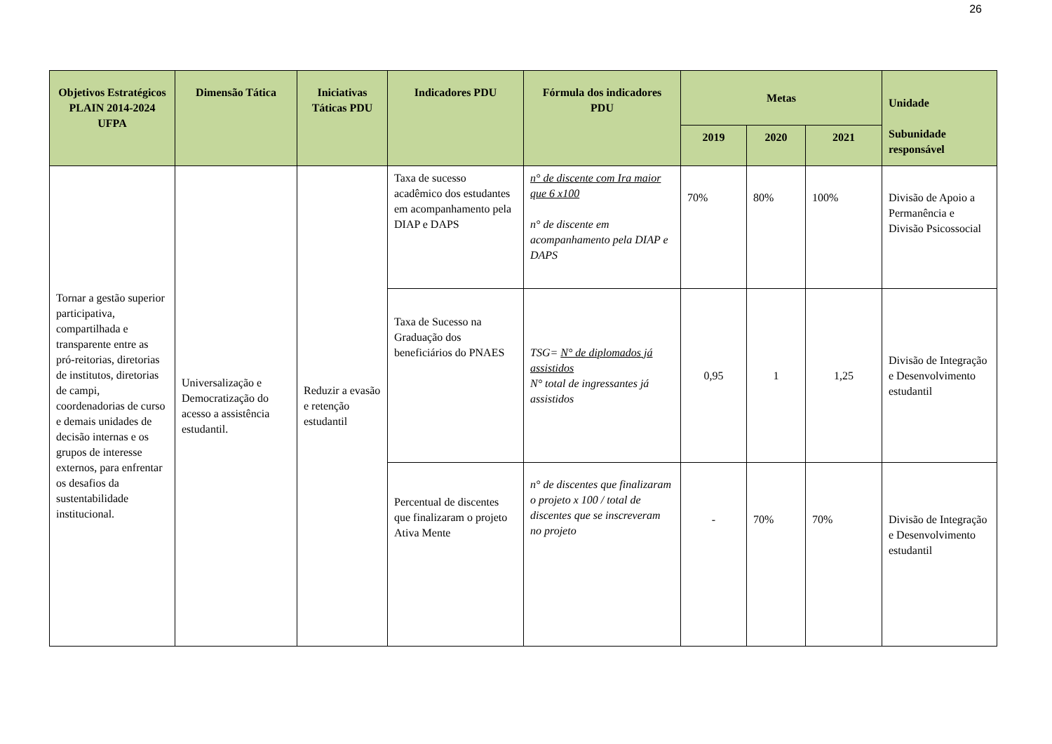26
| Objetivos Estratégicos PLAIN 2014-2024 UFPA | Dimensão Tática | Iniciativas Táticas PDU | Indicadores PDU | Fórmula dos indicadores PDU | Metas | | | Unidade Subunidade responsável |
| --- | --- | --- | --- | --- | --- | --- | --- | --- |
| | | | | | 2019 | 2020 | 2021 | |
| Tornar a gestão superior participativa, compartilhada e transparente entre as pró-reitorias, diretorias de institutos, diretorias de campi, coordenadorias de curso e demais unidades de decisão internas e os grupos de interesse externos, para enfrentar os desafios da sustentabilidade institucional. | Universalização e Democratização do acesso a assistência estudantil. | Reduzir a evasão e retenção estudantil | Taxa de sucesso acadêmico dos estudantes em acompanhamento pela DIAP e DAPS | n° de discente com Ira maior que 6 x100 n° de discente em acompanhamento pela DIAP e DAPS | 70% | 80% | 100% | Divisão de Apoio a Permanência e Divisão Psicossocial |
| | | | Taxa de Sucesso na Graduação dos beneficiários do PNAES | TSG= N° de diplomados já assistidos N° total de ingressantes já assistidos | 0,95 | 1 | 1,25 | Divisão de Integração e Desenvolvimento estudantil |
| | | | Percentual de discentes que finalizaram o projeto Ativa Mente | n° de discentes que finalizaram o projeto x 100 / total de discentes que se inscreveram no projeto | - | 70% | 70% | Divisão de Integração e Desenvolvimento estudantil |